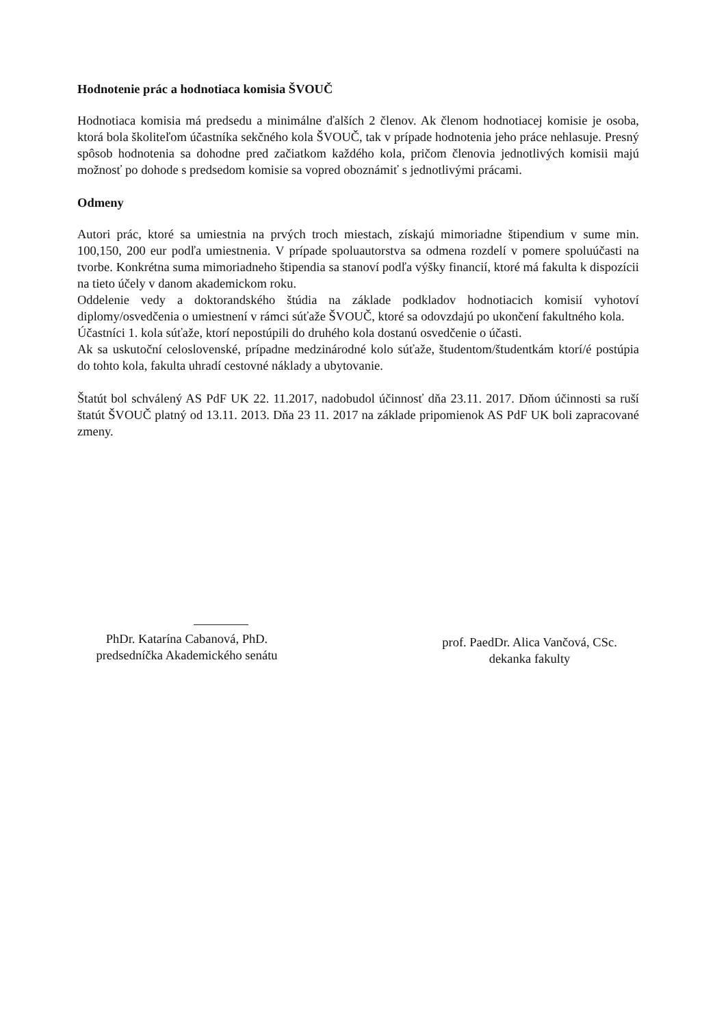Hodnotenie prác a hodnotiaca komisia ŠVOUČ
Hodnotiaca komisia má predsedu a minimálne ďalších 2 členov. Ak členom hodnotiacej komisie je osoba, ktorá bola školiteľom účastníka sekčného kola ŠVOUČ, tak v prípade hodnotenia jeho práce nehlasuje. Presný spôsob hodnotenia sa dohodne pred začiatkom každého kola, pričom členovia jednotlivých komisii majú možnosť po dohode s predsedom komisie sa vopred oboznámiť s jednotlivými prácami.
Odmeny
Autori prác, ktoré sa umiestnia na prvých troch miestach, získajú mimoriadne štipendium v sume min. 100,150, 200 eur podľa umiestnenia. V prípade spoluautorstva sa odmena rozdelí v pomere spoluúčasti na tvorbe. Konkrétna suma mimoriadneho štipendia sa stanoví podľa výšky financií, ktoré má fakulta k dispozícii na tieto účely v danom akademickom roku.
Oddelenie vedy a doktorandského štúdia na základe podkladov hodnotiacich komisií vyhotoví diplomy/osvedčenia o umiestnení v rámci súťaže ŠVOUČ, ktoré sa odovzdajú po ukončení fakultného kola.
Účastníci 1. kola súťaže, ktorí nepostúpili do druhého kola dostanú osvedčenie o účasti.
Ak sa uskutoční celoslovenské, prípadne medzinárodné kolo súťaže, študentom/študentkám ktorí/é postúpia do tohto kola, fakulta uhradí cestovné náklady a ubytovanie.
Štatút bol schválený AS PdF UK 22. 11.2017, nadobudol účinnosť dňa 23.11. 2017. Dňom účinnosti sa ruší štatút ŠVOUČ platný od 13.11. 2013. Dňa 23 11. 2017 na základe pripomienok AS PdF UK boli zapracované zmeny.
PhDr. Katarína Cabanová, PhD.
predsedníčka Akademického senátu
prof. PaedDr. Alica Vančová, CSc.
dekanka fakulty